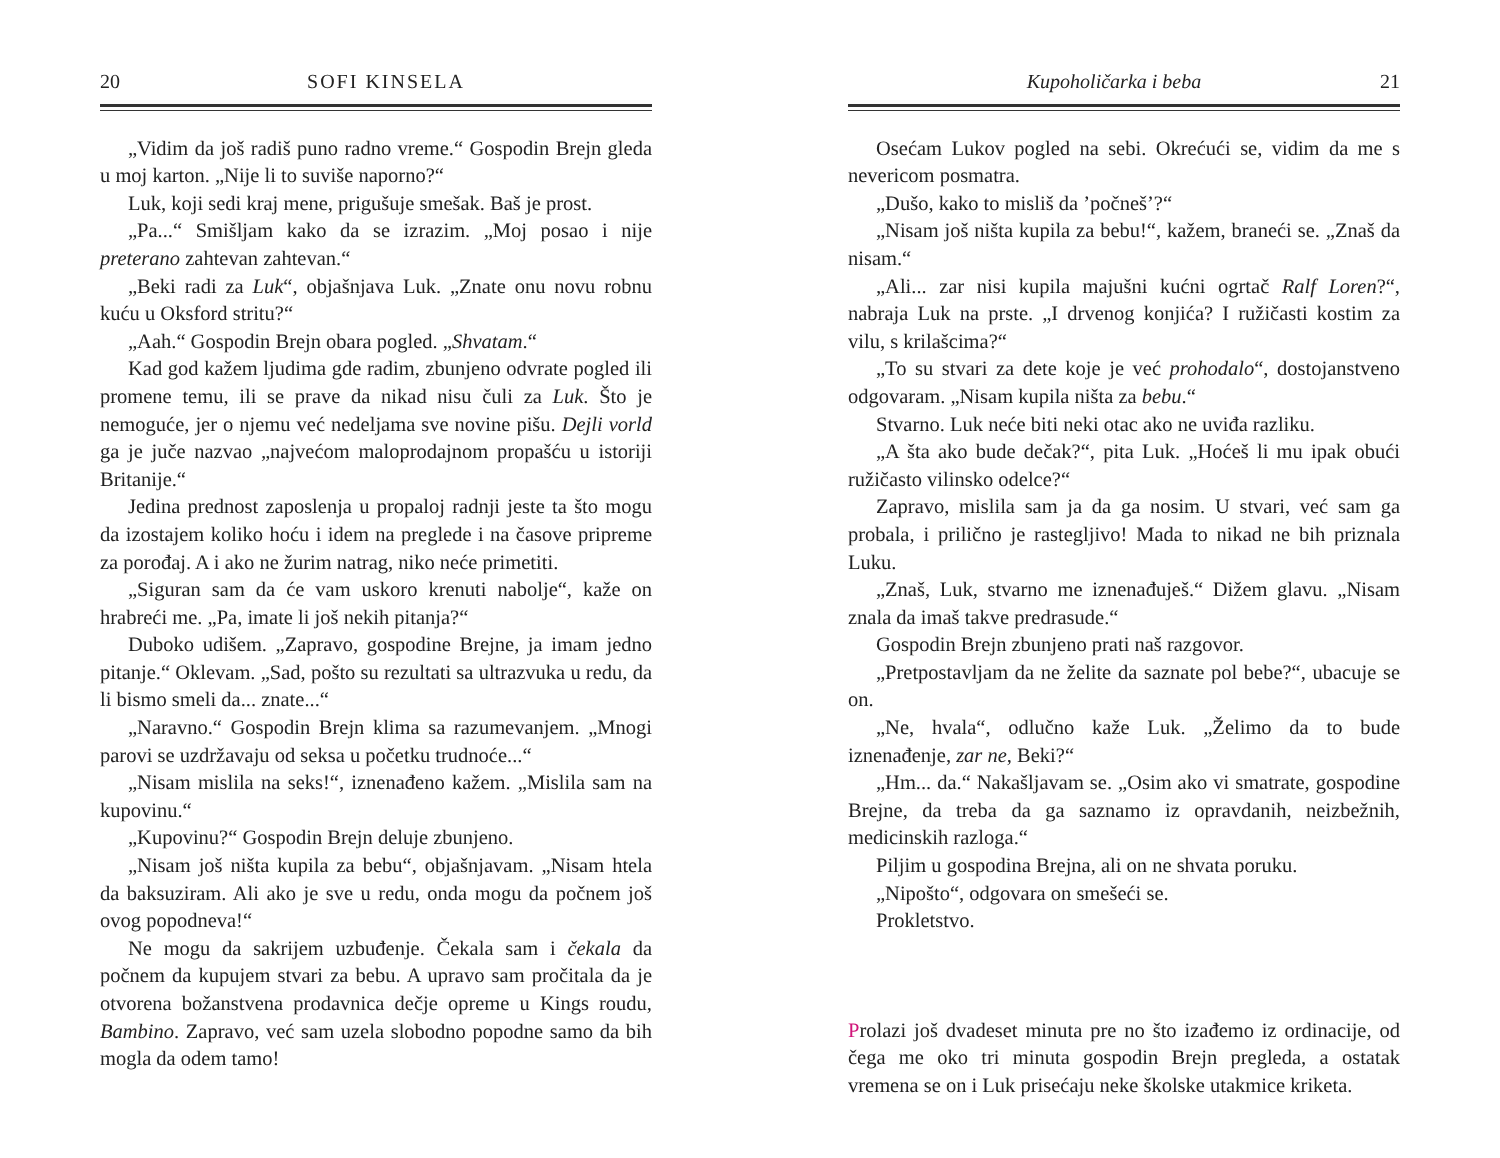20 SOFI KINSELA
„Vidim da još radiš puno radno vreme.“ Gospodin Brejn gleda u moj karton. „Nije li to suviše naporno?“
Luk, koji sedi kraj mene, prigušuje smešak. Baš je prost.
„Pa...“ Smišljam kako da se izrazim. „Moj posao i nije preterano zahtevan zahtevan.“
„Beki radi za Luk“, objašnjava Luk. „Znate onu novu robnu kuću u Oksford stritu?“
„Aah.“ Gospodin Brejn obara pogled. „Shvatam.“
Kad god kažem ljudima gde radim, zbunjeno odvrate pogled ili promene temu, ili se prave da nikad nisu čuli za Luk. Što je nemoguće, jer o njemu već nedeljama sve novine pišu. Dejli vorld ga je juče nazvao „najvećom maloprodajnom propašću u istoriji Britanije.“
Jedina prednost zaposlenja u propaloj radnji jeste ta što mogu da izostajem koliko hoću i idem na preglede i na časove pripreme za porođaj. A i ako ne žurim natrag, niko neće primetiti.
„Siguran sam da će vam uskoro krenuti nabolje“, kaže on hrabreći me. „Pa, imate li još nekih pitanja?“
Duboko udišem. „Zapravo, gospodine Brejne, ja imam jedno pitanje.“ Oklevam. „Sad, pošto su rezultati sa ultrazvuka u redu, da li bismo smeli da... znate...“
„Naravno.“ Gospodin Brejn klima sa razumevanjem. „Mnogi parovi se uzdržavaju od seksa u početku trudnoće...“
„Nisam mislila na seks!“, iznenađeno kažem. „Mislila sam na kupovinu.“
„Kupovinu?“ Gospodin Brejn deluje zbunjeno.
„Nisam još ništa kupila za bebu“, objašnjavam. „Nisam htela da baksuziram. Ali ako je sve u redu, onda mogu da počnem još ovog popodneva!“
Ne mogu da sakrijem uzbuđenje. Čekala sam i čekala da počnem da kupujem stvari za bebu. A upravo sam pročitala da je otvorena božanstvena prodavnica dečje opreme u Kings roudu, Bambino. Zapravo, već sam uzela slobodno popodne samo da bih mogla da odem tamo!
Kupoholičarka i beba 21
Osećam Lukov pogled na sebi. Okrećući se, vidim da me s nevericom posmatra.
„Dušo, kako to misliš da ’počneš’?“
„Nisam još ništa kupila za bebu!“, kažem, braneći se. „Znaš da nisam.“
„Ali... zar nisi kupila majušni kućni ogrtač Ralf Loren?“, nabraja Luk na prste. „I drvenog konjića? I ružičasti kostim za vilu, s krilašcima?“
„To su stvari za dete koje je već prohodalo“, dostojanstveno odgovaram. „Nisam kupila ništa za bebu.“
Stvarno. Luk neće biti neki otac ako ne uviđa razliku.
„A šta ako bude dečak?“, pita Luk. „Hoćeš li mu ipak obući ružičasto vilinsko odelce?“
Zapravo, mislila sam ja da ga nosim. U stvari, već sam ga probala, i prilično je rastegljivo! Mada to nikad ne bih priznala Luku.
„Znaš, Luk, stvarno me iznenađuješ.“ Dižem glavu. „Nisam znala da imaš takve predrasude.“
Gospodin Brejn zbunjeno prati naš razgovor.
„Pretpostavljam da ne želite da saznate pol bebe?“, ubacuje se on.
„Ne, hvala“, odlučno kaže Luk. „Želimo da to bude iznenađenje, zar ne, Beki?“
„Hm... da.“ Nakašljavam se. „Osim ako vi smatrate, gospodine Brejne, da treba da ga saznamo iz opravdanih, neizbežnih, medicinskih razloga.“
Piljim u gospodina Brejna, ali on ne shvata poruku.
„Nipošto“, odgovara on smešeći se.
Prokletstvo.
Prolazi još dvadeset minuta pre no što izađemo iz ordinacije, od čega me oko tri minuta gospodin Brejn pregleda, a ostatak vremena se on i Luk prisećaju neke školske utakmice kriketa.